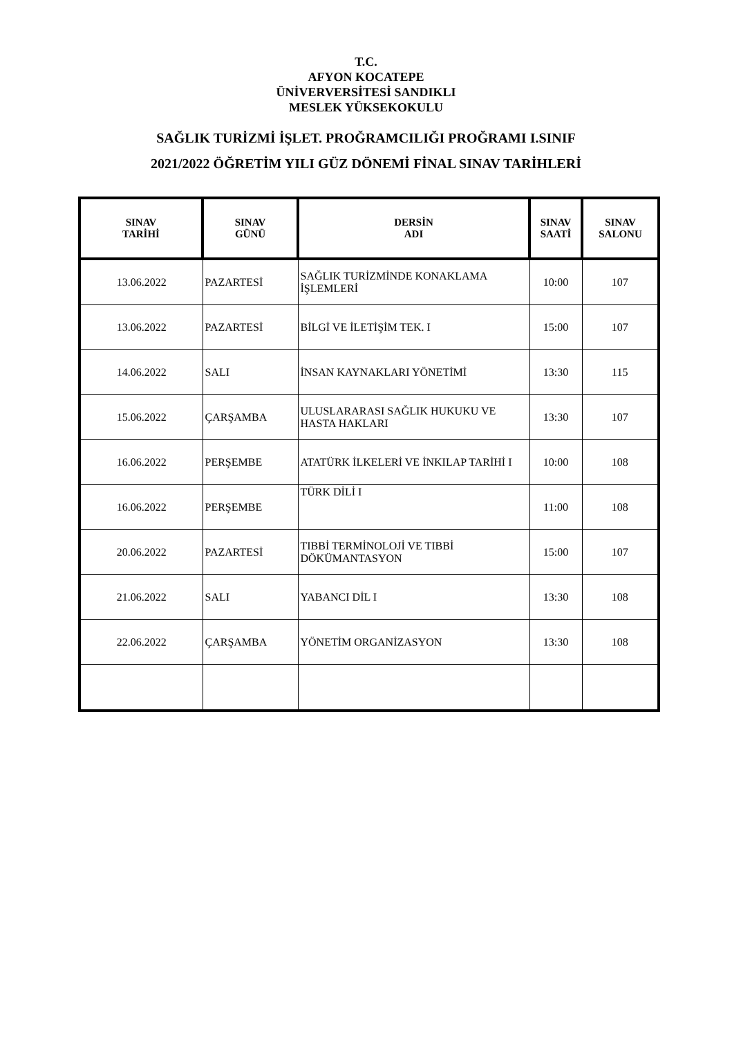T.C.
AFYON KOCATEPE
ÜNİVERVERSİTESİ SANDIKLI
MESLEK YÜKSEKOKULU
SAĞLIK TURİZMİ İŞLET. PROĞRAMCILIĞI PROĞRAMI I.SINIF
2021/2022 ÖĞRETİM YILI GÜZ DÖNEMİ FİNAL SINAV TARİHLERİ
| SINAV TARİHİ | SINAV GÜNÜ | DERSİN ADI | SINAV SAATİ | SINAV SALONU |
| --- | --- | --- | --- | --- |
| 13.06.2022 | PAZARTESİ | SAĞLIK TURİZMİNDE KONAKLAMA İŞLEMLERİ | 10:00 | 107 |
| 13.06.2022 | PAZARTESİ | BİLGİ VE İLETİŞİM TEK. I | 15:00 | 107 |
| 14.06.2022 | SALI | İNSAN KAYNAKLARI YÖNETİMİ | 13:30 | 115 |
| 15.06.2022 | ÇARŞAMBA | ULUSLARARASI SAĞLIK HUKUKU VE HASTA HAKLARI | 13:30 | 107 |
| 16.06.2022 | PERŞEMBE | ATATÜRK İLKELERİ VE İNKILAP TARİHİ I | 10:00 | 108 |
| 16.06.2022 | PERŞEMBE | TÜRK DİLİ I | 11:00 | 108 |
| 20.06.2022 | PAZARTESİ | TIBBİ TERMİNOLOJİ VE TIBBİ DÖKÜMANTASYON | 15:00 | 107 |
| 21.06.2022 | SALI | YABANCI DİL I | 13:30 | 108 |
| 22.06.2022 | ÇARŞAMBA | YÖNETİM ORGANİZASYON | 13:30 | 108 |